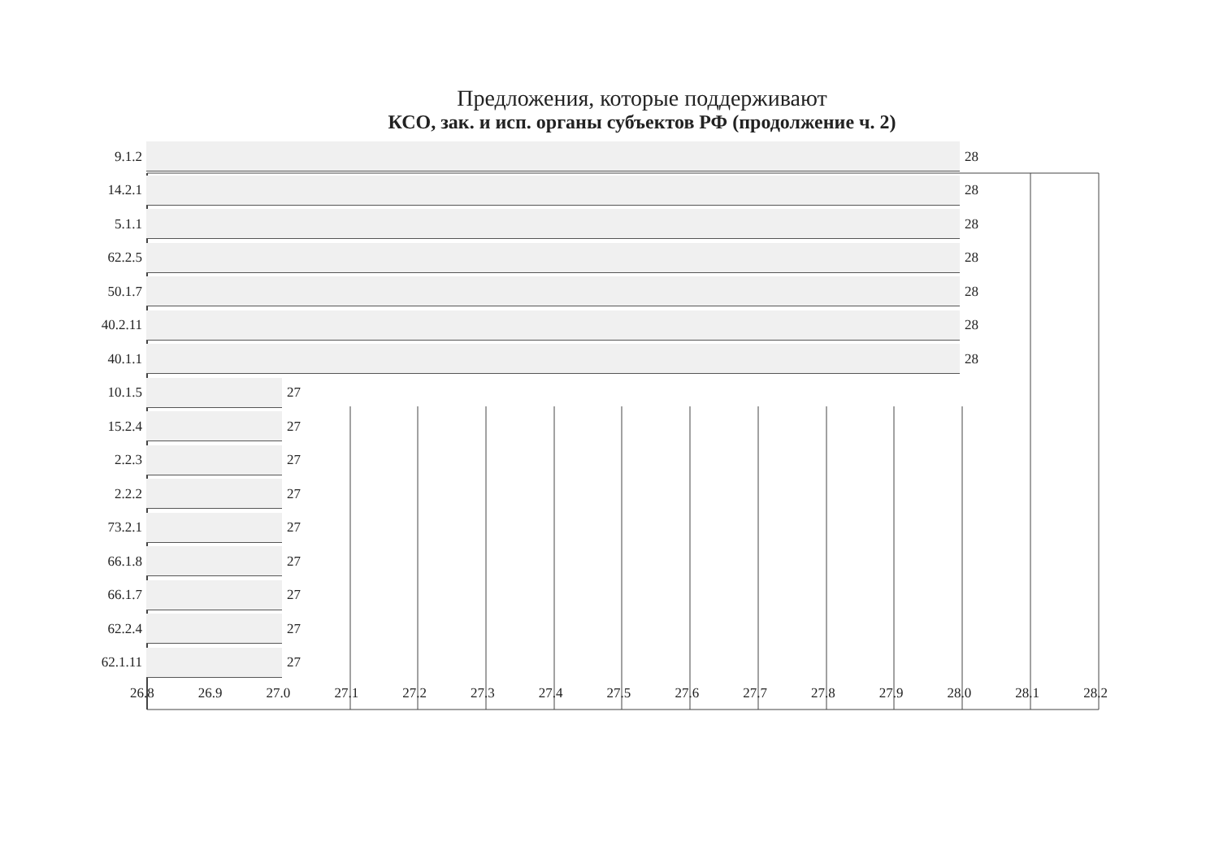Предложения, которые поддерживают
КСО, зак. и исп. органы субъектов РФ (продолжение ч. 2)
9.1.2 28
14.2.1 28
5.1.1 28
62.2.5 28
50.1.7 28
40.2.11 28
40.1.1 28
10.1.5 27
15.2.4 27
2.2.3 27
2.2.2 27
73.2.1 27
66.1.8 27
66.1.7 27
62.2.4 27
62.1.11 27
26.8 26.9 27.0 27.1 27.2 27.3 27.4 27.5 27.6 27.7 27.8 27.9 28.0 28.1 28.2